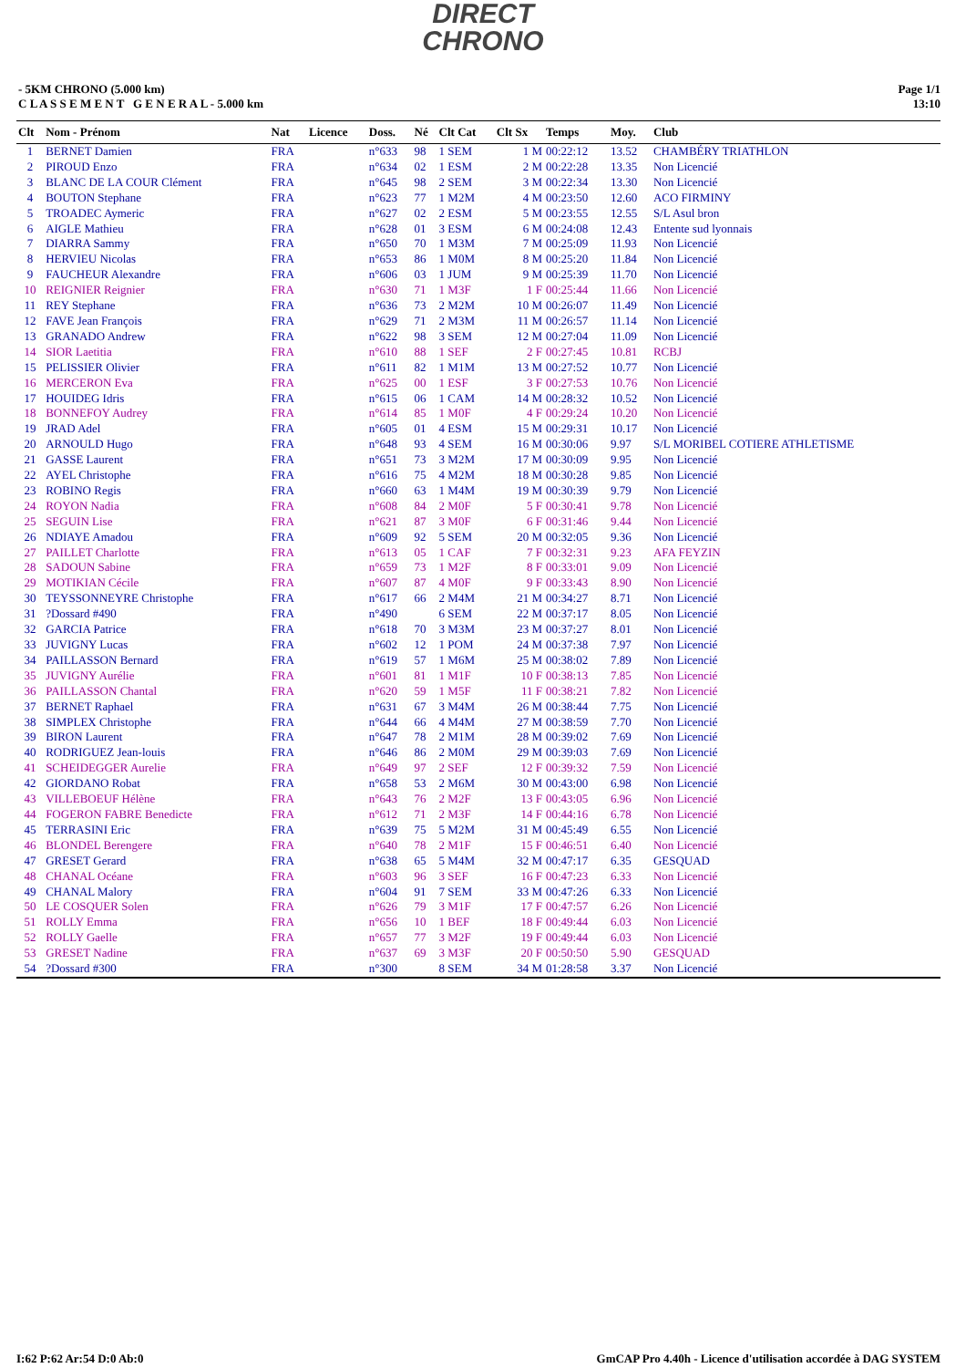DIRECT
CHRONO
- 5KM CHRONO (5.000 km)
C L A S S E M E N T G E N E R A L - 5.000 km
Page 1/1
13:10
| Clt | Nom - Prénom | Nat | Licence | Doss. | Né | Clt Cat | Clt Sx | Temps | Moy. | Club |
| --- | --- | --- | --- | --- | --- | --- | --- | --- | --- | --- |
| 1 | BERNET Damien | FRA | | n°633 | 98 | 1 SEM | 1 M | 00:22:12 | 13.52 | CHAMBÉRY TRIATHLON |
| 2 | PIROUD Enzo | FRA | | n°634 | 02 | 1 ESM | 2 M | 00:22:28 | 13.35 | Non Licencié |
| 3 | BLANC DE LA COUR Clément | FRA | | n°645 | 98 | 2 SEM | 3 M | 00:22:34 | 13.30 | Non Licencié |
| 4 | BOUTON Stephane | FRA | | n°623 | 77 | 1 M2M | 4 M | 00:23:50 | 12.60 | ACO FIRMINY |
| 5 | TROADEC Aymeric | FRA | | n°627 | 02 | 2 ESM | 5 M | 00:23:55 | 12.55 | S/L Asul bron |
| 6 | AIGLE Mathieu | FRA | | n°628 | 01 | 3 ESM | 6 M | 00:24:08 | 12.43 | Entente sud lyonnais |
| 7 | DIARRA Sammy | FRA | | n°650 | 70 | 1 M3M | 7 M | 00:25:09 | 11.93 | Non Licencié |
| 8 | HERVIEU Nicolas | FRA | | n°653 | 86 | 1 M0M | 8 M | 00:25:20 | 11.84 | Non Licencié |
| 9 | FAUCHEUR Alexandre | FRA | | n°606 | 03 | 1 JUM | 9 M | 00:25:39 | 11.70 | Non Licencié |
| 10 | REIGNIER Reignier | FRA | | n°630 | 71 | 1 M3F | 1 F | 00:25:44 | 11.66 | Non Licencié |
| 11 | REY Stephane | FRA | | n°636 | 73 | 2 M2M | 10 M | 00:26:07 | 11.49 | Non Licencié |
| 12 | FAVE Jean François | FRA | | n°629 | 71 | 2 M3M | 11 M | 00:26:57 | 11.14 | Non Licencié |
| 13 | GRANADO Andrew | FRA | | n°622 | 98 | 3 SEM | 12 M | 00:27:04 | 11.09 | Non Licencié |
| 14 | SIOR Laetitia | FRA | | n°610 | 88 | 1 SEF | 2 F | 00:27:45 | 10.81 | RCBJ |
| 15 | PELISSIER Olivier | FRA | | n°611 | 82 | 1 M1M | 13 M | 00:27:52 | 10.77 | Non Licencié |
| 16 | MERCERON Eva | FRA | | n°625 | 00 | 1 ESF | 3 F | 00:27:53 | 10.76 | Non Licencié |
| 17 | HOUIDEG Idris | FRA | | n°615 | 06 | 1 CAM | 14 M | 00:28:32 | 10.52 | Non Licencié |
| 18 | BONNEFOY Audrey | FRA | | n°614 | 85 | 1 M0F | 4 F | 00:29:24 | 10.20 | Non Licencié |
| 19 | JRAD Adel | FRA | | n°605 | 01 | 4 ESM | 15 M | 00:29:31 | 10.17 | Non Licencié |
| 20 | ARNOULD Hugo | FRA | | n°648 | 93 | 4 SEM | 16 M | 00:30:06 | 9.97 | S/L MORIBEL COTIERE ATHLETISME |
| 21 | GASSE Laurent | FRA | | n°651 | 73 | 3 M2M | 17 M | 00:30:09 | 9.95 | Non Licencié |
| 22 | AYEL Christophe | FRA | | n°616 | 75 | 4 M2M | 18 M | 00:30:28 | 9.85 | Non Licencié |
| 23 | ROBINO Regis | FRA | | n°660 | 63 | 1 M4M | 19 M | 00:30:39 | 9.79 | Non Licencié |
| 24 | ROYON Nadia | FRA | | n°608 | 84 | 2 M0F | 5 F | 00:30:41 | 9.78 | Non Licencié |
| 25 | SEGUIN Lise | FRA | | n°621 | 87 | 3 M0F | 6 F | 00:31:46 | 9.44 | Non Licencié |
| 26 | NDIAYE Amadou | FRA | | n°609 | 92 | 5 SEM | 20 M | 00:32:05 | 9.36 | Non Licencié |
| 27 | PAILLET Charlotte | FRA | | n°613 | 05 | 1 CAF | 7 F | 00:32:31 | 9.23 | AFA FEYZIN |
| 28 | SADOUN Sabine | FRA | | n°659 | 73 | 1 M2F | 8 F | 00:33:01 | 9.09 | Non Licencié |
| 29 | MOTIKIAN Cécile | FRA | | n°607 | 87 | 4 M0F | 9 F | 00:33:43 | 8.90 | Non Licencié |
| 30 | TEYSSONNEYRE Christophe | FRA | | n°617 | 66 | 2 M4M | 21 M | 00:34:27 | 8.71 | Non Licencié |
| 31 | ?Dossard #490 | FRA | | n°490 | | 6 SEM | 22 M | 00:37:17 | 8.05 | Non Licencié |
| 32 | GARCIA Patrice | FRA | | n°618 | 70 | 3 M3M | 23 M | 00:37:27 | 8.01 | Non Licencié |
| 33 | JUVIGNY Lucas | FRA | | n°602 | 12 | 1 POM | 24 M | 00:37:38 | 7.97 | Non Licencié |
| 34 | PAILLASSON Bernard | FRA | | n°619 | 57 | 1 M6M | 25 M | 00:38:02 | 7.89 | Non Licencié |
| 35 | JUVIGNY Aurélie | FRA | | n°601 | 81 | 1 M1F | 10 F | 00:38:13 | 7.85 | Non Licencié |
| 36 | PAILLASSON Chantal | FRA | | n°620 | 59 | 1 M5F | 11 F | 00:38:21 | 7.82 | Non Licencié |
| 37 | BERNET Raphael | FRA | | n°631 | 67 | 3 M4M | 26 M | 00:38:44 | 7.75 | Non Licencié |
| 38 | SIMPLEX Christophe | FRA | | n°644 | 66 | 4 M4M | 27 M | 00:38:59 | 7.70 | Non Licencié |
| 39 | BIRON Laurent | FRA | | n°647 | 78 | 2 M1M | 28 M | 00:39:02 | 7.69 | Non Licencié |
| 40 | RODRIGUEZ Jean-louis | FRA | | n°646 | 86 | 2 M0M | 29 M | 00:39:03 | 7.69 | Non Licencié |
| 41 | SCHEIDEGGER Aurelie | FRA | | n°649 | 97 | 2 SEF | 12 F | 00:39:32 | 7.59 | Non Licencié |
| 42 | GIORDANO Robat | FRA | | n°658 | 53 | 2 M6M | 30 M | 00:43:00 | 6.98 | Non Licencié |
| 43 | VILLEBOEUF Hélène | FRA | | n°643 | 76 | 2 M2F | 13 F | 00:43:05 | 6.96 | Non Licencié |
| 44 | FOGERON FABRE Benedicte | FRA | | n°612 | 71 | 2 M3F | 14 F | 00:44:16 | 6.78 | Non Licencié |
| 45 | TERRASINI Eric | FRA | | n°639 | 75 | 5 M2M | 31 M | 00:45:49 | 6.55 | Non Licencié |
| 46 | BLONDEL Berengere | FRA | | n°640 | 78 | 2 M1F | 15 F | 00:46:51 | 6.40 | Non Licencié |
| 47 | GRESET Gerard | FRA | | n°638 | 65 | 5 M4M | 32 M | 00:47:17 | 6.35 | GESQUAD |
| 48 | CHANAL Océane | FRA | | n°603 | 96 | 3 SEF | 16 F | 00:47:23 | 6.33 | Non Licencié |
| 49 | CHANAL Malory | FRA | | n°604 | 91 | 7 SEM | 33 M | 00:47:26 | 6.33 | Non Licencié |
| 50 | LE COSQUER Solen | FRA | | n°626 | 79 | 3 M1F | 17 F | 00:47:57 | 6.26 | Non Licencié |
| 51 | ROLLY Emma | FRA | | n°656 | 10 | 1 BEF | 18 F | 00:49:44 | 6.03 | Non Licencié |
| 52 | ROLLY Gaelle | FRA | | n°657 | 77 | 3 M2F | 19 F | 00:49:44 | 6.03 | Non Licencié |
| 53 | GRESET Nadine | FRA | | n°637 | 69 | 3 M3F | 20 F | 00:50:50 | 5.90 | GESQUAD |
| 54 | ?Dossard #300 | FRA | | n°300 | | 8 SEM | 34 M | 01:28:58 | 3.37 | Non Licencié |
I:62 P:62 Ar:54 D:0 Ab:0 GmCAP Pro 4.40h - Licence d'utilisation accordée à DAG SYSTEM